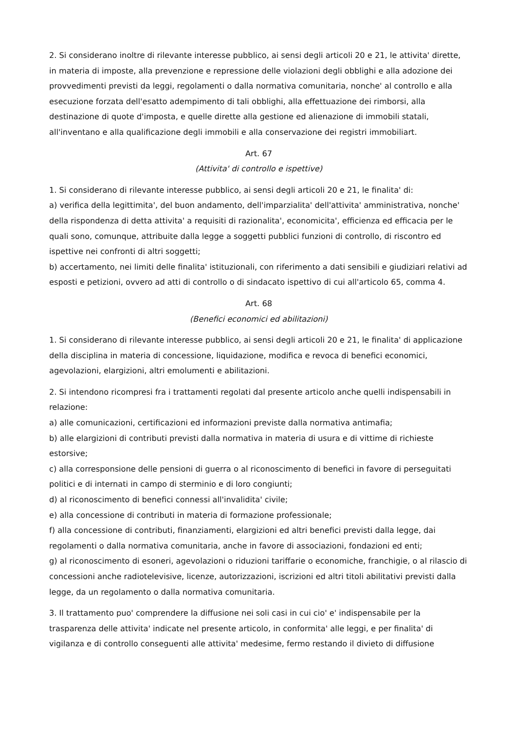2. Si considerano inoltre di rilevante interesse pubblico, ai sensi degli articoli 20 e 21, le attivita' dirette, in materia di imposte, alla prevenzione e repressione delle violazioni degli obblighi e alla adozione dei provvedimenti previsti da leggi, regolamenti o dalla normativa comunitaria, nonche' al controllo e alla esecuzione forzata dell'esatto adempimento di tali obblighi, alla effettuazione dei rimborsi, alla destinazione di quote d'imposta, e quelle dirette alla gestione ed alienazione di immobili statali, all'inventano e alla qualificazione degli immobili e alla conservazione dei registri immobiliart.
Art. 67
(Attivita' di controllo e ispettive)
1. Si considerano di rilevante interesse pubblico, ai sensi degli articoli 20 e 21, le finalita' di:
a) verifica della legittimita', del buon andamento, dell'imparzialita' dell'attivita' amministrativa, nonche' della rispondenza di detta attivita' a requisiti di razionalita', economicita', efficienza ed efficacia per le quali sono, comunque, attribuite dalla legge a soggetti pubblici funzioni di controllo, di riscontro ed ispettive nei confronti di altri soggetti;
b) accertamento, nei limiti delle finalita' istituzionali, con riferimento a dati sensibili e giudiziari relativi ad esposti e petizioni, ovvero ad atti di controllo o di sindacato ispettivo di cui all'articolo 65, comma 4.
Art. 68
(Benefici economici ed abilitazioni)
1. Si considerano di rilevante interesse pubblico, ai sensi degli articoli 20 e 21, le finalita' di applicazione della disciplina in materia di concessione, liquidazione, modifica e revoca di benefici economici, agevolazioni, elargizioni, altri emolumenti e abilitazioni.
2. Si intendono ricompresi fra i trattamenti regolati dal presente articolo anche quelli indispensabili in relazione:
a) alle comunicazioni, certificazioni ed informazioni previste dalla normativa antimafia;
b) alle elargizioni di contributi previsti dalla normativa in materia di usura e di vittime di richieste estorsive;
c) alla corresponsione delle pensioni di guerra o al riconoscimento di benefici in favore di perseguitati politici e di internati in campo di sterminio e di loro congiunti;
d) al riconoscimento di benefici connessi all'invalidita' civile;
e) alla concessione di contributi in materia di formazione professionale;
f) alla concessione di contributi, finanziamenti, elargizioni ed altri benefici previsti dalla legge, dai regolamenti o dalla normativa comunitaria, anche in favore di associazioni, fondazioni ed enti;
g) al riconoscimento di esoneri, agevolazioni o riduzioni tariffarie o economiche, franchigie, o al rilascio di concessioni anche radiotelevisive, licenze, autorizzazioni, iscrizioni ed altri titoli abilitativi previsti dalla legge, da un regolamento o dalla normativa comunitaria.
3. Il trattamento puo' comprendere la diffusione nei soli casi in cui cio' e' indispensabile per la trasparenza delle attivita' indicate nel presente articolo, in conformita' alle leggi, e per finalita' di vigilanza e di controllo conseguenti alle attivita' medesime, fermo restando il divieto di diffusione